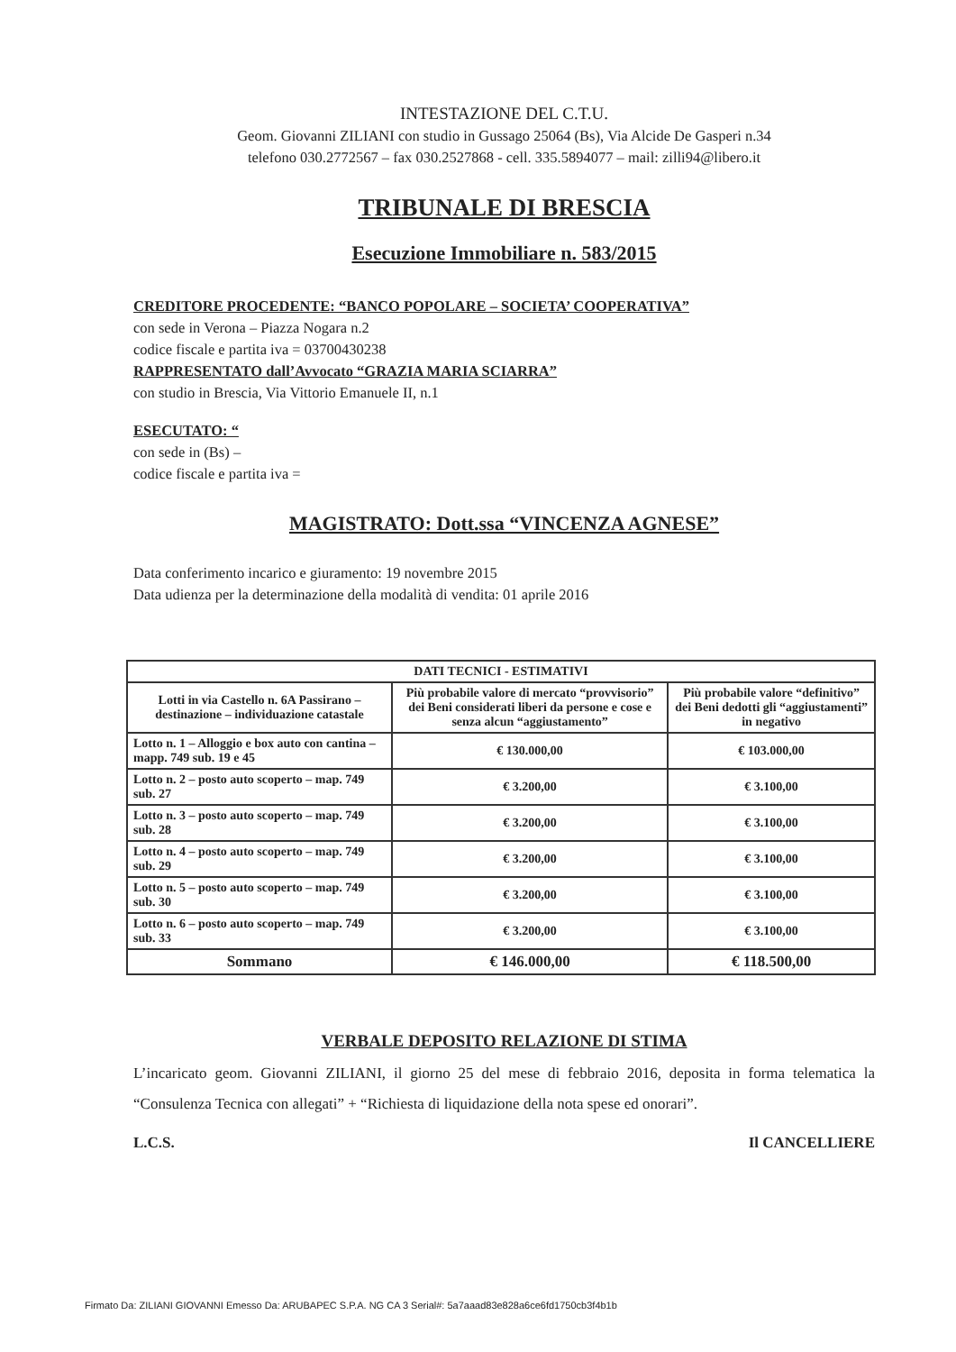INTESTAZIONE DEL C.T.U.
Geom. Giovanni ZILIANI con studio in Gussago 25064 (Bs), Via Alcide De Gasperi n.34
telefono 030.2772567 – fax 030.2527868 - cell. 335.5894077 – mail: zilli94@libero.it
TRIBUNALE DI BRESCIA
Esecuzione Immobiliare n. 583/2015
CREDITORE PROCEDENTE: “BANCO POPOLARE – SOCIETA’ COOPERATIVA”
con sede in Verona – Piazza Nogara n.2
codice fiscale e partita iva = 03700430238
RAPPRESENTATO dall’Avvocato “GRAZIA MARIA SCIARRA”
con studio in Brescia, Via Vittorio Emanuele II, n.1
ESECUTATO: “
con sede in (Bs) –
codice fiscale e partita iva =
MAGISTRATO: Dott.ssa “VINCENZA AGNESE”
Data conferimento incarico e giuramento: 19 novembre 2015
Data udienza per la determinazione della modalità di vendita: 01 aprile 2016
| DATI TECNICI - ESTIMATIVI | | |
| --- | --- | --- |
| Lotti in via Castello n. 6A Passirano – destinazione – individuazione catastale | Più probabile valore di mercato “provvisorio” dei Beni considerati liberi da persone e cose e senza alcun “aggiustamento” | Più probabile valore “definitivo” dei Beni dedotti gli “aggiustamenti” in negativo |
| Lotto n. 1 – Alloggio e box auto con cantina – mapp. 749 sub. 19 e 45 | € 130.000,00 | € 103.000,00 |
| Lotto n. 2 – posto auto scoperto – map. 749 sub. 27 | € 3.200,00 | € 3.100,00 |
| Lotto n. 3 – posto auto scoperto – map. 749 sub. 28 | € 3.200,00 | € 3.100,00 |
| Lotto n. 4 – posto auto scoperto – map. 749 sub. 29 | € 3.200,00 | € 3.100,00 |
| Lotto n. 5 – posto auto scoperto – map. 749 sub. 30 | € 3.200,00 | € 3.100,00 |
| Lotto n. 6 – posto auto scoperto – map. 749 sub. 33 | € 3.200,00 | € 3.100,00 |
| Sommano | € 146.000,00 | € 118.500,00 |
VERBALE DEPOSITO RELAZIONE DI STIMA
L’incaricato geom. Giovanni ZILIANI, il giorno 25 del mese di febbraio 2016, deposita in forma telematica la “Consulenza Tecnica con allegati” + “Richiesta di liquidazione della nota spese ed onorari”.
L.C.S. Il CANCELLIERE
Firmato Da: ZILIANI GIOVANNI Emesso Da: ARUBAPEC S.P.A. NG CA 3 Serial#: 5a7aaad83e828a6ce6fd1750cb3f4b1b